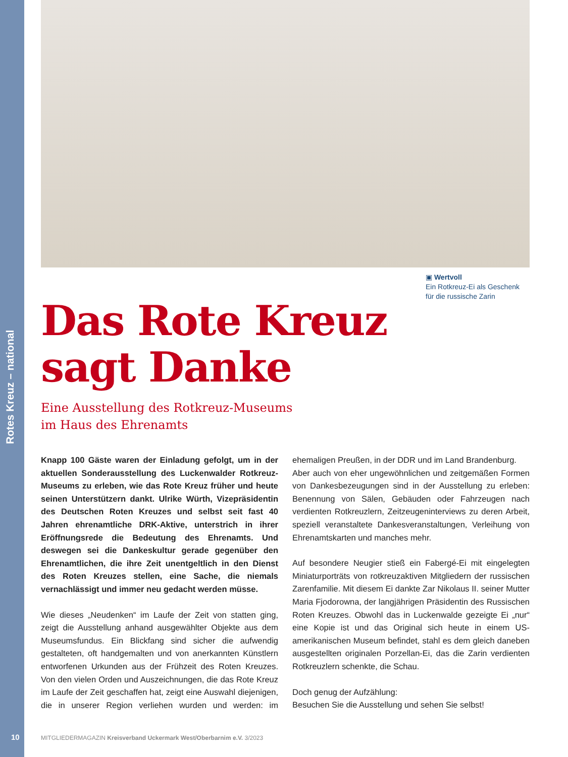Rotes Kreuz – national
▣ Wertvoll
Ein Rotkreuz-Ei als Geschenk
für die russische Zarin
Das Rote Kreuz
sagt Danke
Eine Ausstellung des Rotkreuz-Museums
im Haus des Ehrenamts
Knapp 100 Gäste waren der Einladung gefolgt, um in der aktuellen Sonderausstellung des Luckenwalder Rotkreuz-Museums zu erleben, wie das Rote Kreuz früher und heute seinen Unterstützern dankt. Ulrike Würth, Vizepräsidentin des Deutschen Roten Kreuzes und selbst seit fast 40 Jahren ehrenamtliche DRK-Aktive, unterstrich in ihrer Eröffnungsrede die Bedeutung des Ehrenamts. Und deswegen sei die Dankeskultur gerade gegenüber den Ehrenamtlichen, die ihre Zeit unentgeltlich in den Dienst des Roten Kreuzes stellen, eine Sache, die niemals vernachlässigt und immer neu gedacht werden müsse.
Wie dieses „Neudenken“ im Laufe der Zeit von statten ging, zeigt die Ausstellung anhand ausgewählter Objekte aus dem Museumsfundus. Ein Blickfang sind sicher die aufwendig gestalteten, oft handgemalten und von anerkannten Künstlern entworfenen Urkunden aus der Frühzeit des Roten Kreuzes. Von den vielen Orden und Auszeichnungen, die das Rote Kreuz im Laufe der Zeit geschaffen hat, zeigt eine Auswahl diejenigen, die in unserer Region verliehen wurden und werden: im ehemaligen Preußen, in der DDR und im Land Brandenburg.
Aber auch von eher ungewöhnlichen und zeitgemäßen Formen von Dankesbezeugungen sind in der Ausstellung zu erleben: Benennung von Sälen, Gebäuden oder Fahrzeugen nach verdienten Rotkreuzlern, Zeitzeugeninterviews zu deren Arbeit, speziell veranstaltete Dankesveranstaltungen, Verleihung von Ehrenamtskarten und manches mehr.
Auf besondere Neugier stieß ein Fabergé-Ei mit eingelegten Miniaturporträts von rotkreuzaktiven Mitgliedern der russischen Zarenfamilie. Mit diesem Ei dankte Zar Nikolaus II. seiner Mutter Maria Fjodorowna, der langjährigen Präsidentin des Russischen Roten Kreuzes. Obwohl das in Luckenwalde gezeigte Ei „nur“ eine Kopie ist und das Original sich heute in einem US-amerikanischen Museum befindet, stahl es dem gleich daneben ausgestellten originalen Porzellan-Ei, das die Zarin verdienten Rotkreuzlern schenkte, die Schau.
Doch genug der Aufzählung:
Besuchen Sie die Ausstellung und sehen Sie selbst!
10
MITGLIEDERMAGAZIN Kreisverband Uckermark West/Oberbarnim e.V. 3/2023